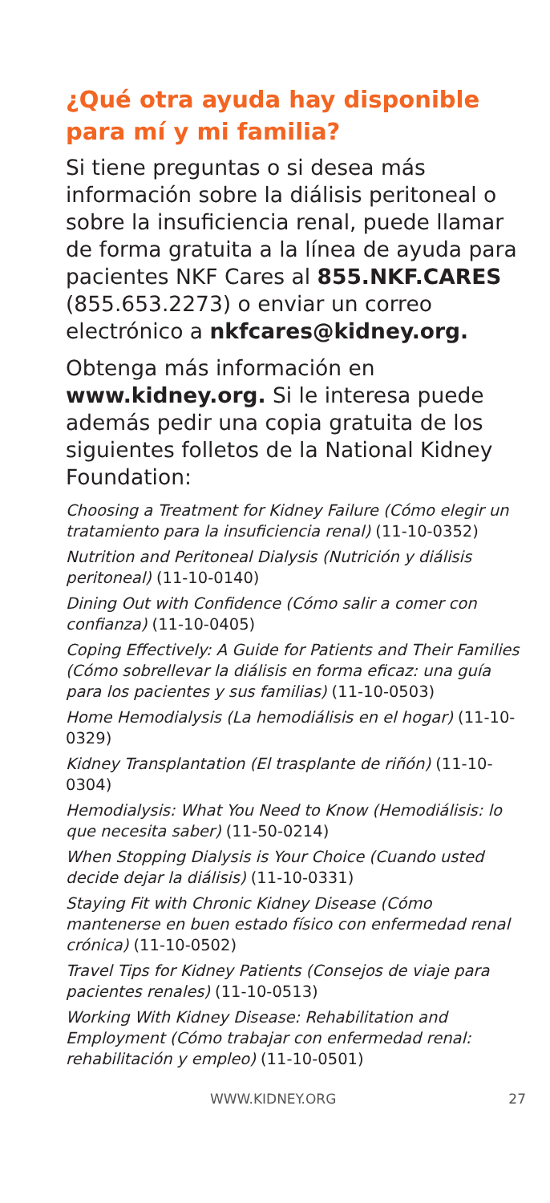¿Qué otra ayuda hay disponible para mí y mi familia?
Si tiene preguntas o si desea más información sobre la diálisis peritoneal o sobre la insuficiencia renal, puede llamar de forma gratuita a la línea de ayuda para pacientes NKF Cares al 855.NKF.CARES (855.653.2273) o enviar un correo electrónico a nkfcares@kidney.org.
Obtenga más información en www.kidney.org. Si le interesa puede además pedir una copia gratuita de los siguientes folletos de la National Kidney Foundation:
Choosing a Treatment for Kidney Failure (Cómo elegir un tratamiento para la insuficiencia renal) (11-10-0352)
Nutrition and Peritoneal Dialysis (Nutrición y diálisis peritoneal) (11-10-0140)
Dining Out with Confidence (Cómo salir a comer con confianza) (11-10-0405)
Coping Effectively: A Guide for Patients and Their Families (Cómo sobrellevar la diálisis en forma eficaz: una guía para los pacientes y sus familias) (11-10-0503)
Home Hemodialysis (La hemodiálisis en el hogar) (11-10-0329)
Kidney Transplantation (El trasplante de riñón) (11-10-0304)
Hemodialysis: What You Need to Know (Hemodiálisis: lo que necesita saber) (11-50-0214)
When Stopping Dialysis is Your Choice (Cuando usted decide dejar la diálisis) (11-10-0331)
Staying Fit with Chronic Kidney Disease (Cómo mantenerse en buen estado físico con enfermedad renal crónica) (11-10-0502)
Travel Tips for Kidney Patients (Consejos de viaje para pacientes renales) (11-10-0513)
Working With Kidney Disease: Rehabilitation and Employment (Cómo trabajar con enfermedad renal: rehabilitación y empleo) (11-10-0501)
WWW.KIDNEY.ORG 27